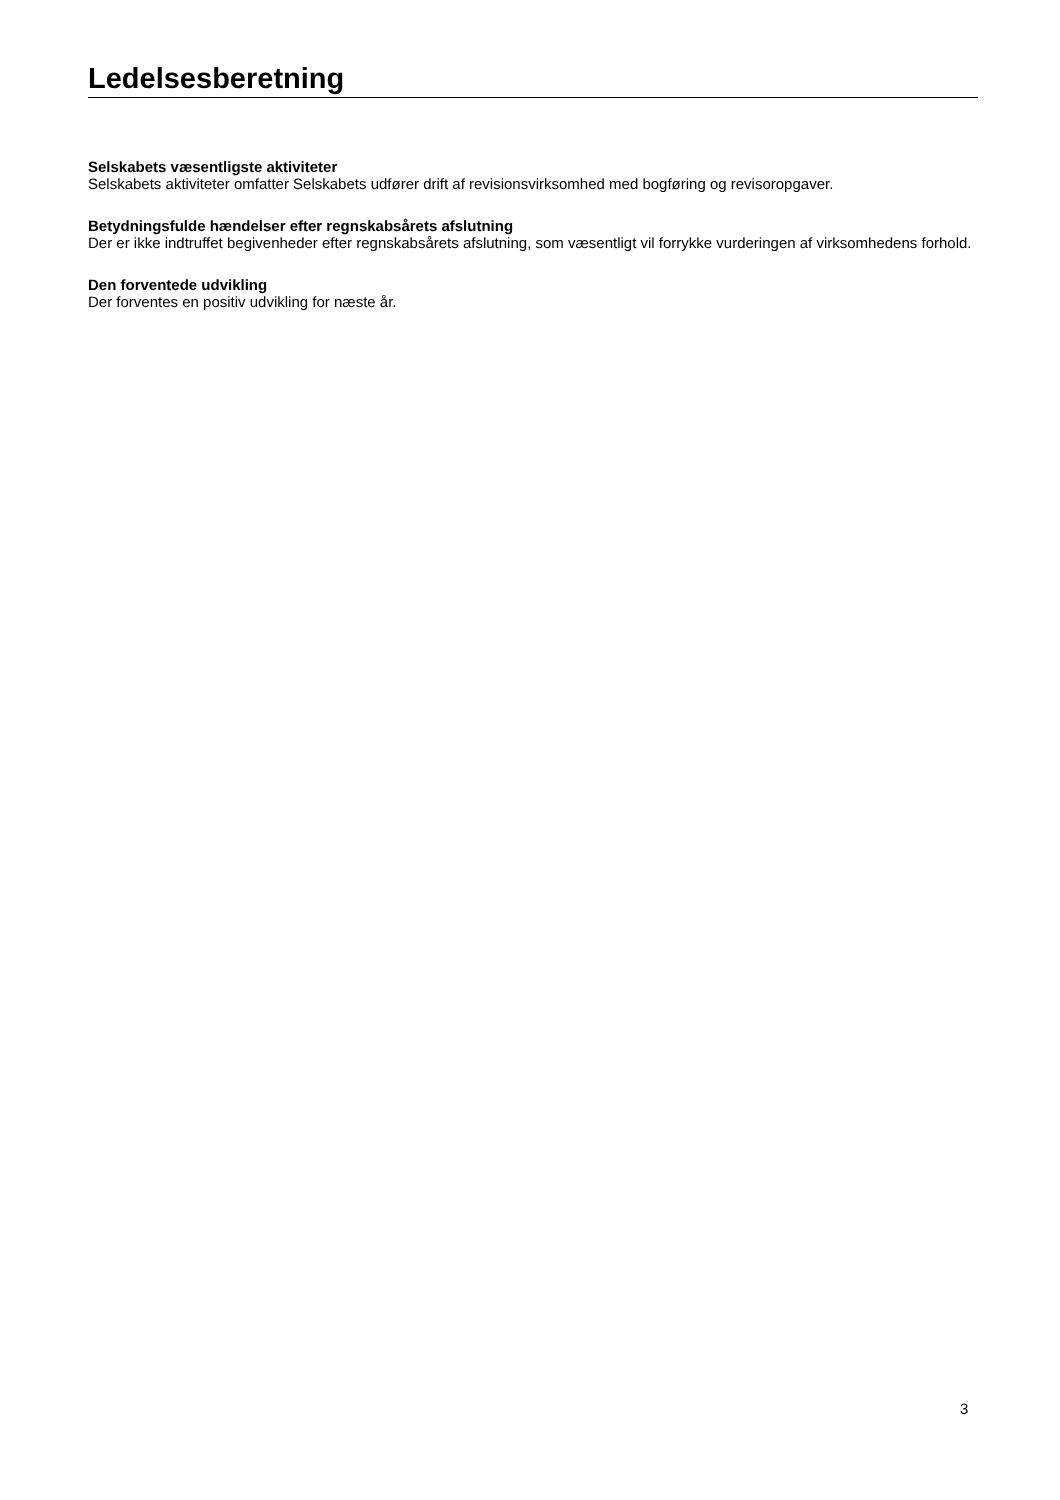Ledelsesberetning
Selskabets væsentligste aktiviteter
Selskabets aktiviteter omfatter Selskabets udfører drift af revisionsvirksomhed med bogføring og revisoropgaver.
Betydningsfulde hændelser efter regnskabsårets afslutning
Der er ikke indtruffet begivenheder efter regnskabsårets afslutning, som væsentligt vil forrykke vurderingen af virksomhedens forhold.
Den forventede udvikling
Der forventes en positiv udvikling for næste år.
3